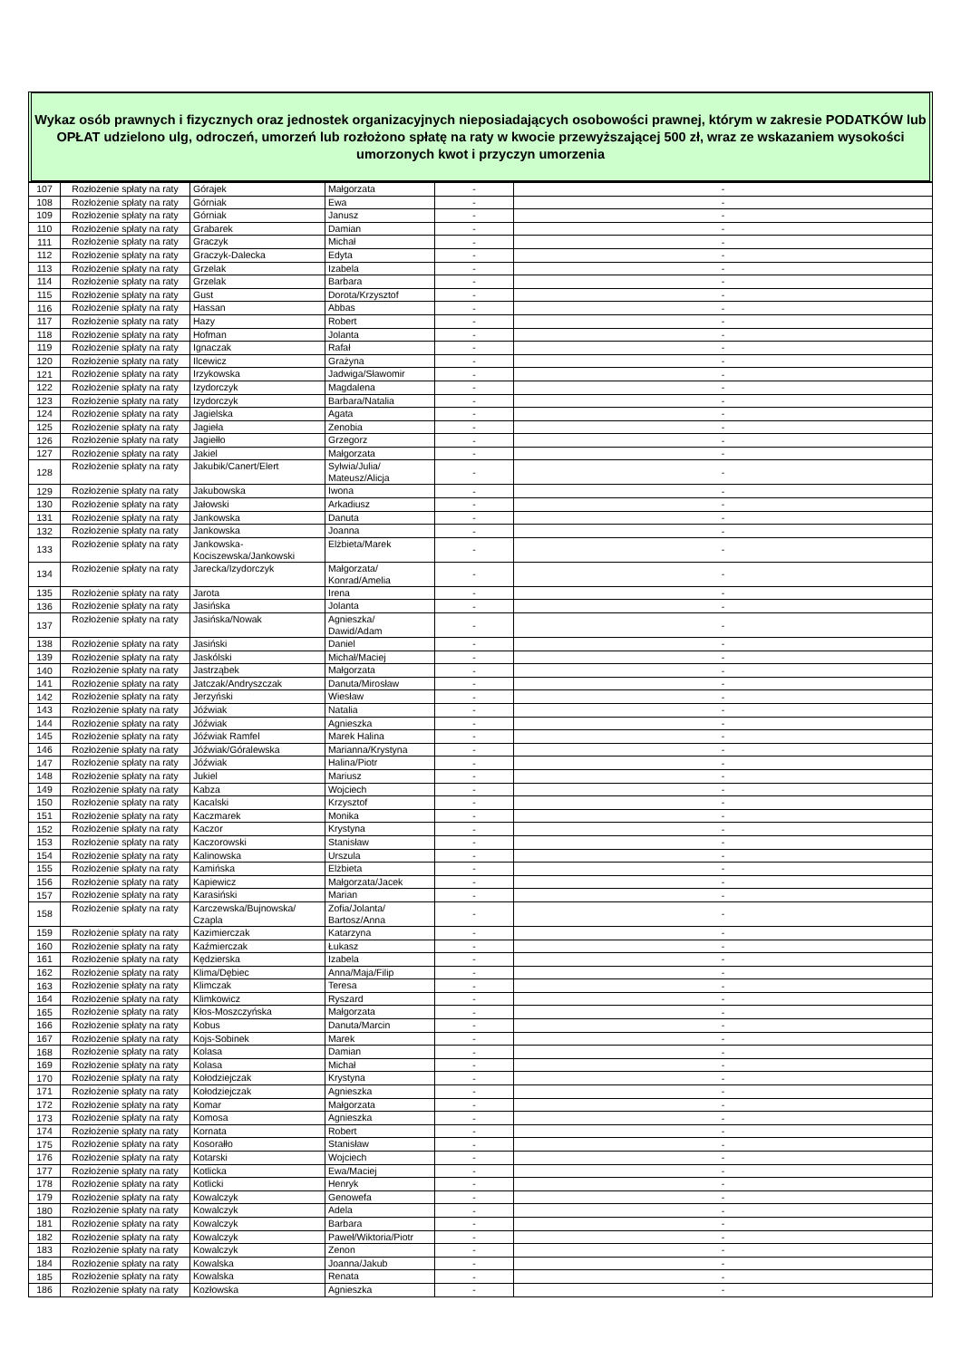Wykaz osób prawnych i fizycznych oraz jednostek organizacyjnych nieposiadających osobowości prawnej, którym w zakresie PODATKÓW lub OPŁAT udzielono ulg, odroczeń, umorzeń lub rozłożono spłatę na raty w kwocie przewyższającej 500 zł, wraz ze wskazaniem wysokości umorzonych kwot i przyczyn umorzenia
| 107 | Rozłożenie spłaty na raty | Górajek | Małgorzata | - | - |
| 108 | Rozłożenie spłaty na raty | Górniak | Ewa | - | - |
| 109 | Rozłożenie spłaty na raty | Górniak | Janusz | - | - |
| 110 | Rozłożenie spłaty na raty | Grabarek | Damian | - | - |
| 111 | Rozłożenie spłaty na raty | Graczyk | Michał | - | - |
| 112 | Rozłożenie spłaty na raty | Graczyk-Dalecka | Edyta | - | - |
| 113 | Rozłożenie spłaty na raty | Grzelak | Izabela | - | - |
| 114 | Rozłożenie spłaty na raty | Grzelak | Barbara | - | - |
| 115 | Rozłożenie spłaty na raty | Gust | Dorota/Krzysztof | - | - |
| 116 | Rozłożenie spłaty na raty | Hassan | Abbas | - | - |
| 117 | Rozłożenie spłaty na raty | Hazy | Robert | - | - |
| 118 | Rozłożenie spłaty na raty | Hofman | Jolanta | - | - |
| 119 | Rozłożenie spłaty na raty | Ignaczak | Rafał | - | - |
| 120 | Rozłożenie spłaty na raty | Ilcewicz | Grażyna | - | - |
| 121 | Rozłożenie spłaty na raty | Irzykowska | Jadwiga/Sławomir | - | - |
| 122 | Rozłożenie spłaty na raty | Izydorczyk | Magdalena | - | - |
| 123 | Rozłożenie spłaty na raty | Izydorczyk | Barbara/Natalia | - | - |
| 124 | Rozłożenie spłaty na raty | Jagielska | Agata | - | - |
| 125 | Rozłożenie spłaty na raty | Jagieła | Zenobia | - | - |
| 126 | Rozłożenie spłaty na raty | Jagiełło | Grzegorz | - | - |
| 127 | Rozłożenie spłaty na raty | Jakiel | Małgorzata | - | - |
| 128 | Rozłożenie spłaty na raty | Jakubik/Canert/Elert | Sylwia/Julia/ Mateusz/Alicja | - | - |
| 129 | Rozłożenie spłaty na raty | Jakubowska | Iwona | - | - |
| 130 | Rozłożenie spłaty na raty | Jałowski | Arkadiusz | - | - |
| 131 | Rozłożenie spłaty na raty | Jankowska | Danuta | - | - |
| 132 | Rozłożenie spłaty na raty | Jankowska | Joanna | - | - |
| 133 | Rozłożenie spłaty na raty | Jankowska- Kociszewska/Jankowski | Elżbieta/Marek | - | - |
| 134 | Rozłożenie spłaty na raty | Jarecka/Izydorczyk | Małgorzata/ Konrad/Amelia | - | - |
| 135 | Rozłożenie spłaty na raty | Jarota | Irena | - | - |
| 136 | Rozłożenie spłaty na raty | Jasińska | Jolanta | - | - |
| 137 | Rozłożenie spłaty na raty | Jasińska/Nowak | Agnieszka/ Dawid/Adam | - | - |
| 138 | Rozłożenie spłaty na raty | Jasiński | Daniel | - | - |
| 139 | Rozłożenie spłaty na raty | Jaskólski | Michał/Maciej | - | - |
| 140 | Rozłożenie spłaty na raty | Jastrząbek | Małgorzata | - | - |
| 141 | Rozłożenie spłaty na raty | Jatczak/Andryszczak | Danuta/Mirosław | - | - |
| 142 | Rozłożenie spłaty na raty | Jerzyński | Wiesław | - | - |
| 143 | Rozłożenie spłaty na raty | Jóźwiak | Natalia | - | - |
| 144 | Rozłożenie spłaty na raty | Jóźwiak | Agnieszka | - | - |
| 145 | Rozłożenie spłaty na raty | Jóźwiak Ramfel | Marek Halina | - | - |
| 146 | Rozłożenie spłaty na raty | Jóźwiak/Góralewska | Marianna/Krystyna | - | - |
| 147 | Rozłożenie spłaty na raty | Jóźwiak | Halina/Piotr | - | - |
| 148 | Rozłożenie spłaty na raty | Jukiel | Mariusz | - | - |
| 149 | Rozłożenie spłaty na raty | Kabza | Wojciech | - | - |
| 150 | Rozłożenie spłaty na raty | Kacalski | Krzysztof | - | - |
| 151 | Rozłożenie spłaty na raty | Kaczmarek | Monika | - | - |
| 152 | Rozłożenie spłaty na raty | Kaczor | Krystyna | - | - |
| 153 | Rozłożenie spłaty na raty | Kaczorowski | Stanisław | - | - |
| 154 | Rozłożenie spłaty na raty | Kalinowska | Urszula | - | - |
| 155 | Rozłożenie spłaty na raty | Kamińska | Elżbieta | - | - |
| 156 | Rozłożenie spłaty na raty | Kapiewicz | Małgorzata/Jacek | - | - |
| 157 | Rozłożenie spłaty na raty | Karasiński | Marian | - | - |
| 158 | Rozłożenie spłaty na raty | Karczewska/Bujnowska/ Czapla | Zofia/Jolanta/ Bartosz/Anna | - | - |
| 159 | Rozłożenie spłaty na raty | Kazimierczak | Katarzyna | - | - |
| 160 | Rozłożenie spłaty na raty | Kaźmierczak | Łukasz | - | - |
| 161 | Rozłożenie spłaty na raty | Kędzierska | Izabela | - | - |
| 162 | Rozłożenie spłaty na raty | Klima/Dębiec | Anna/Maja/Filip | - | - |
| 163 | Rozłożenie spłaty na raty | Klimczak | Teresa | - | - |
| 164 | Rozłożenie spłaty na raty | Klimkowicz | Ryszard | - | - |
| 165 | Rozłożenie spłaty na raty | Kłos-Moszczyńska | Małgorzata | - | - |
| 166 | Rozłożenie spłaty na raty | Kobus | Danuta/Marcin | - | - |
| 167 | Rozłożenie spłaty na raty | Kojs-Sobinek | Marek | - | - |
| 168 | Rozłożenie spłaty na raty | Kolasa | Damian | - | - |
| 169 | Rozłożenie spłaty na raty | Kolasa | Michał | - | - |
| 170 | Rozłożenie spłaty na raty | Kołodziejczak | Krystyna | - | - |
| 171 | Rozłożenie spłaty na raty | Kołodziejczak | Agnieszka | - | - |
| 172 | Rozłożenie spłaty na raty | Komar | Małgorzata | - | - |
| 173 | Rozłożenie spłaty na raty | Komosa | Agnieszka | - | - |
| 174 | Rozłożenie spłaty na raty | Kornata | Robert | - | - |
| 175 | Rozłożenie spłaty na raty | Kosorałło | Stanisław | - | - |
| 176 | Rozłożenie spłaty na raty | Kotarski | Wojciech | - | - |
| 177 | Rozłożenie spłaty na raty | Kotlicka | Ewa/Maciej | - | - |
| 178 | Rozłożenie spłaty na raty | Kotlicki | Henryk | - | - |
| 179 | Rozłożenie spłaty na raty | Kowalczyk | Genowefa | - | - |
| 180 | Rozłożenie spłaty na raty | Kowalczyk | Adela | - | - |
| 181 | Rozłożenie spłaty na raty | Kowalczyk | Barbara | - | - |
| 182 | Rozłożenie spłaty na raty | Kowalczyk | Paweł/Wiktoria/Piotr | - | - |
| 183 | Rozłożenie spłaty na raty | Kowalczyk | Zenon | - | - |
| 184 | Rozłożenie spłaty na raty | Kowalska | Joanna/Jakub | - | - |
| 185 | Rozłożenie spłaty na raty | Kowalska | Renata | - | - |
| 186 | Rozłożenie spłaty na raty | Kozłowska | Agnieszka | - | - |